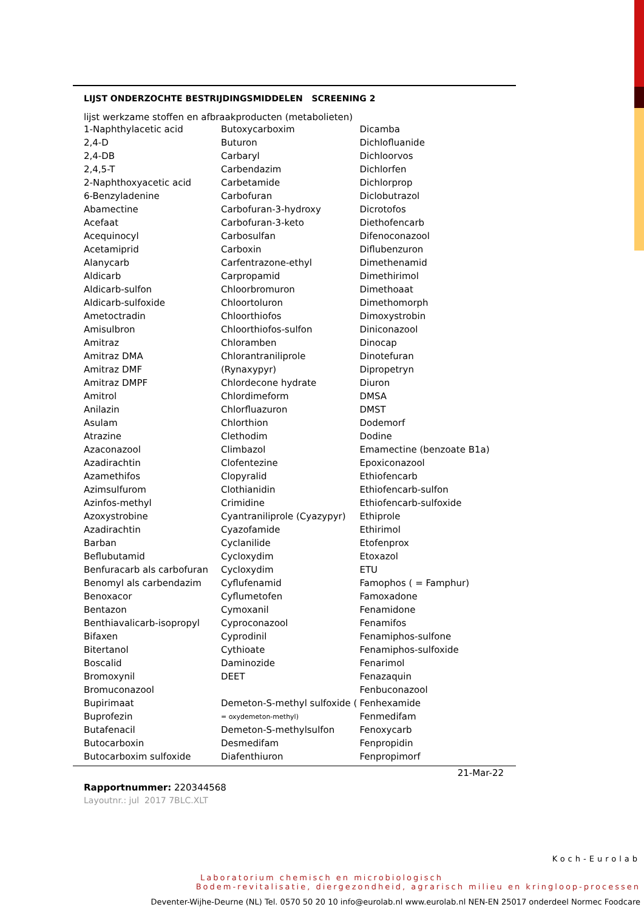LIJST ONDERZOCHTE BESTRIJDINGSMIDDELEN SCREENING 2
lijst werkzame stoffen en afbraakproducten (metabolieten)
| 1-Naphthylacetic acid | Butoxycarboxim | Dicamba |
| 2,4-D | Buturon | Dichlofluanide |
| 2,4-DB | Carbaryl | Dichloorvos |
| 2,4,5-T | Carbendazim | Dichlorfen |
| 2-Naphthoxyacetic acid | Carbetamide | Dichlorprop |
| 6-Benzyladenine | Carbofuran | Diclobutrazol |
| Abamectine | Carbofuran-3-hydroxy | Dicrotofos |
| Acefaat | Carbofuran-3-keto | Diethofencarb |
| Acequinocyl | Carbosulfan | Difenoconazool |
| Acetamiprid | Carboxin | Diflubenzuron |
| Alanycarb | Carfentrazone-ethyl | Dimethenamid |
| Aldicarb | Carpropamid | Dimethirimol |
| Aldicarb-sulfon | Chloorbromuron | Dimethoaat |
| Aldicarb-sulfoxide | Chloortoluron | Dimethomorph |
| Ametoctradin | Chloorthiofos | Dimoxystrobin |
| Amisulbron | Chloorthiofos-sulfon | Diniconazool |
| Amitraz | Chloramben | Dinocap |
| Amitraz DMA | Chlorantraniliprole | Dinotefuran |
| Amitraz DMF | (Rynaxypyr) | Dipropetryn |
| Amitraz DMPF | Chlordecone hydrate | Diuron |
| Amitrol | Chlordimeform | DMSA |
| Anilazin | Chlorfluazuron | DMST |
| Asulam | Chlorthion | Dodemorf |
| Atrazine | Clethodim | Dodine |
| Azaconazool | Climbazol | Emamectine (benzoate B1a) |
| Azadirachtin | Clofentezine | Epoxiconazool |
| Azamethifos | Clopyralid | Ethiofencarb |
| Azimsulfurom | Clothianidin | Ethiofencarb-sulfon |
| Azinfos-methyl | Crimidine | Ethiofencarb-sulfoxide |
| Azoxystrobine | Cyantraniliprole (Cyazypyr) | Ethiprole |
| Azadirachtin | Cyazofamide | Ethirimol |
| Barban | Cyclanilide | Etofenprox |
| Beflubutamid | Cycloxydim | Etoxazol |
| Benfuracarb als carbofuran | Cycloxydim | ETU |
| Benomyl als carbendazim | Cyflufenamid | Famophos ( = Famphur) |
| Benoxacor | Cyflumetofen | Famoxadone |
| Bentazon | Cymoxanil | Fenamidone |
| Benthiavalicarb-isopropyl | Cyproconazool | Fenamifos |
| Bifaxen | Cyprodinil | Fenamiphos-sulfone |
| Bitertanol | Cythioate | Fenamiphos-sulfoxide |
| Boscalid | Daminozide | Fenarimol |
| Bromoxynil | DEET | Fenazaquin |
| Bromuconazool | | Fenbuconazool |
| Bupirimaat | Demeton-S-methyl sulfoxide ( | Fenhexamide |
| Buprofezin | = oxydemeton-methyl) | Fenmedifam |
| Butafenacil | Demeton-S-methylsulfon | Fenoxycarb |
| Butocarboxin | Desmedifam | Fenpropidin |
| Butocarboxim sulfoxide | Diafenthiuron | Fenpropimorf |
21-Mar-22
Rapportnummer: 220344568
Layoutnr.: jul 2017 7BLC.XLT
Koch-Eurolab
Laboratorium chemisch en microbiologisch
Bodem-revitalisatie, diergezondheid, agrarisch milieu en kringloop-processen
Deventer-Wijhe-Deurne (NL) Tel. 0570 50 20 10 info@eurolab.nl www.eurolab.nl NEN-EN 25017 onderdeel Normec Foodcare